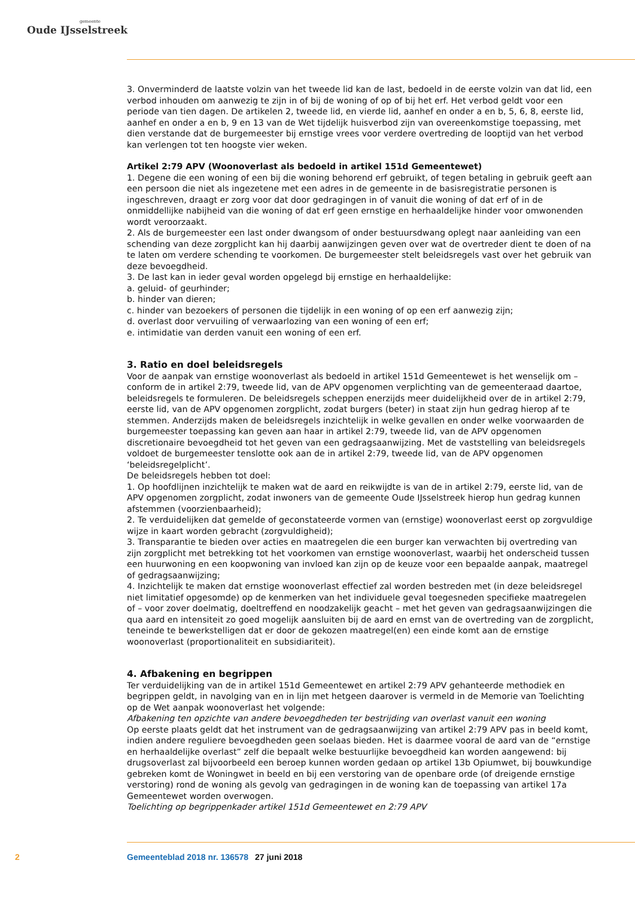gemeente
Oude IJsselstreek
3. Onverminderd de laatste volzin van het tweede lid kan de last, bedoeld in de eerste volzin van dat lid, een verbod inhouden om aanwezig te zijn in of bij de woning of op of bij het erf. Het verbod geldt voor een periode van tien dagen. De artikelen 2, tweede lid, en vierde lid, aanhef en onder a en b, 5, 6, 8, eerste lid, aanhef en onder a en b, 9 en 13 van de Wet tijdelijk huisverbod zijn van overeenkomstige toepassing, met dien verstande dat de burgemeester bij ernstige vrees voor verdere overtreding de looptijd van het verbod kan verlengen tot ten hoogste vier weken.
Artikel 2:79 APV (Woonoverlast als bedoeld in artikel 151d Gemeentewet)
1. Degene die een woning of een bij die woning behorend erf gebruikt, of tegen betaling in gebruik geeft aan een persoon die niet als ingezetene met een adres in de gemeente in de basisregistratie personen is ingeschreven, draagt er zorg voor dat door gedragingen in of vanuit die woning of dat erf of in de onmiddellijke nabijheid van die woning of dat erf geen ernstige en herhaaldelijke hinder voor omwonenden wordt veroorzaakt.
2. Als de burgemeester een last onder dwangsom of onder bestuursdwang oplegt naar aanleiding van een schending van deze zorgplicht kan hij daarbij aanwijzingen geven over wat de overtreder dient te doen of na te laten om verdere schending te voorkomen. De burgemeester stelt beleidsregels vast over het gebruik van deze bevoegdheid.
3. De last kan in ieder geval worden opgelegd bij ernstige en herhaaldelijke:
a. geluid- of geurhinder;
b. hinder van dieren;
c. hinder van bezoekers of personen die tijdelijk in een woning of op een erf aanwezig zijn;
d. overlast door vervuiling of verwaarlozing van een woning of een erf;
e. intimidatie van derden vanuit een woning of een erf.
3. Ratio en doel beleidsregels
Voor de aanpak van ernstige woonoverlast als bedoeld in artikel 151d Gemeentewet is het wenselijk om – conform de in artikel 2:79, tweede lid, van de APV opgenomen verplichting van de gemeenteraad daartoe, beleidsregels te formuleren. De beleidsregels scheppen enerzijds meer duidelijkheid over de in artikel 2:79, eerste lid, van de APV opgenomen zorgplicht, zodat burgers (beter) in staat zijn hun gedrag hierop af te stemmen. Anderzijds maken de beleidsregels inzichtelijk in welke gevallen en onder welke voorwaarden de burgemeester toepassing kan geven aan haar in artikel 2:79, tweede lid, van de APV opgenomen discretionaire bevoegdheid tot het geven van een gedragsaanwijzing. Met de vaststelling van beleidsregels voldoet de burgemeester tenslotte ook aan de in artikel 2:79, tweede lid, van de APV opgenomen ‘beleidsregelplicht’.
De beleidsregels hebben tot doel:
1. Op hoofdlijnen inzichtelijk te maken wat de aard en reikwijdte is van de in artikel 2:79, eerste lid, van de APV opgenomen zorgplicht, zodat inwoners van de gemeente Oude IJsselstreek hierop hun gedrag kunnen afstemmen (voorzienbaarheid);
2. Te verduidelijken dat gemelde of geconstateerde vormen van (ernstige) woonoverlast eerst op zorgvuldige wijze in kaart worden gebracht (zorgvuldigheid);
3. Transparantie te bieden over acties en maatregelen die een burger kan verwachten bij overtreding van zijn zorgplicht met betrekking tot het voorkomen van ernstige woonoverlast, waarbij het onderscheid tussen een huurwoning en een koopwoning van invloed kan zijn op de keuze voor een bepaalde aanpak, maatregel of gedragsaanwijzing;
4. Inzichtelijk te maken dat ernstige woonoverlast effectief zal worden bestreden met (in deze beleids­regel niet limitatief opgesomde) op de kenmerken van het individuele geval toegesneden specifieke maatregelen of – voor zover doelmatig, doeltreffend en noodzakelijk geacht – met het geven van ge­dragsaanwijzingen die qua aard en intensiteit zo goed mogelijk aansluiten bij de aard en ernst van de overtreding van de zorgplicht, teneinde te bewerkstelligen dat er door de gekozen maatregel(en) een einde komt aan de ernstige woonoverlast (proportionaliteit en subsidiariteit).
4. Afbakening en begrippen
Ter verduidelijking van de in artikel 151d Gemeentewet en artikel 2:79 APV gehanteerde methodiek en begrippen geldt, in navolging van en in lijn met hetgeen daarover is vermeld in de Memorie van Toe­lichting op de Wet aanpak woonoverlast het volgende:
Afbakening ten opzichte van andere bevoegdheden ter bestrijding van overlast vanuit een woning
Op eerste plaats geldt dat het instrument van de gedragsaanwijzing van artikel 2:79 APV pas in beeld komt, indien andere reguliere bevoegdheden geen soelaas bieden. Het is daarmee vooral de aard van de “ernstige en herhaaldelijke overlast” zelf die bepaalt welke bestuurlijke bevoegdheid kan worden aangewend: bij drugsoverlast zal bijvoorbeeld een beroep kunnen worden gedaan op artikel 13b Opi­umwet, bij bouwkundige gebreken komt de Woningwet in beeld en bij een verstoring van de openbare orde (of dreigende ernstige verstoring) rond de woning als gevolg van gedragingen in de woning kan de toepassing van artikel 17a Gemeentewet worden overwogen.
Toelichting op begrippenkader artikel 151d Gemeentewet en 2:79 APV
2 Gemeenteblad 2018 nr. 136578 27 juni 2018